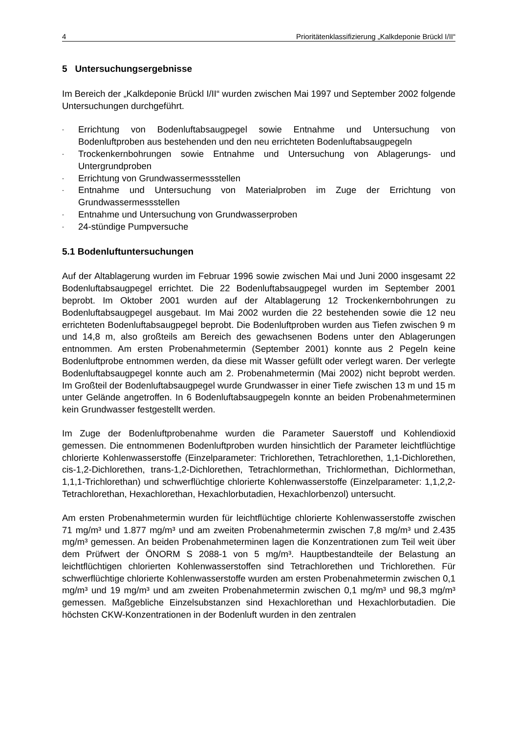4 Prioritätenklassifizierung „Kalkdeponie Brückl I/II“
5 Untersuchungsergebnisse
Im Bereich der „Kalkdeponie Brückl I/II“ wurden zwischen Mai 1997 und September 2002 folgende Untersuchungen durchgeführt.
- Errichtung von Bodenluftabsaugpegel sowie Entnahme und Untersuchung von Bodenluftproben aus bestehenden und den neu errichteten Bodenluftabsaugpegeln
- Trockenkernbohrungen sowie Entnahme und Untersuchung von Ablagerungs- und Untergrundproben
- Errichtung von Grundwassermessstellen
- Entnahme und Untersuchung von Materialproben im Zuge der Errichtung von Grundwassermessstellen
- Entnahme und Untersuchung von Grundwasserproben
- 24-stündige Pumpversuche
5.1 Bodenluftuntersuchungen
Auf der Altablagerung wurden im Februar 1996 sowie zwischen Mai und Juni 2000 insgesamt 22 Bodenluftabsaugpegel errichtet. Die 22 Bodenluftabsaugpegel wurden im September 2001 beprobt. Im Oktober 2001 wurden auf der Altablagerung 12 Trockenkernbohrungen zu Bodenluftabsaugpegel ausgebaut. Im Mai 2002 wurden die 22 bestehenden sowie die 12 neu errichteten Bodenluftabsaugpegel beprobt. Die Bodenluftproben wurden aus Tiefen zwischen 9 m und 14,8 m, also großteils am Bereich des gewachsenen Bodens unter den Ablagerungen entnommen. Am ersten Probenahmetermin (September 2001) konnte aus 2 Pegeln keine Bodenluftprobe entnommen werden, da diese mit Wasser gefüllt oder verlegt waren. Der verlegte Bodenluftabsaugpegel konnte auch am 2. Probenahmetermin (Mai 2002) nicht beprobt werden. Im Großteil der Bodenluftabsaugpegel wurde Grundwasser in einer Tiefe zwischen 13 m und 15 m unter Gelände angetroffen. In 6 Bodenluftabsaugpegeln konnte an beiden Probenahmeterminen kein Grundwasser festgestellt werden.
Im Zuge der Bodenluftprobenahme wurden die Parameter Sauerstoff und Kohlendioxid gemessen. Die entnommenen Bodenluftproben wurden hinsichtlich der Parameter leichtflüchtige chlorierte Kohlenwasserstoffe (Einzelparameter: Trichlorethen, Tetrachlorethen, 1,1-Dichlorethen, cis-1,2-Dichlorethen, trans-1,2-Dichlorethen, Tetrachlormethan, Trichlormethan, Dichlormethan, 1,1,1-Trichlorethan) und schwerflüchtige chlorierte Kohlenwasserstoffe (Einzelparameter: 1,1,2,2-Tetrachlorethan, Hexachlorethan, Hexachlorbutadien, Hexachlorbenzol) untersucht.
Am ersten Probenahmetermin wurden für leichtflüchtige chlorierte Kohlenwasserstoffe zwischen 71 mg/m³ und 1.877 mg/m³ und am zweiten Probenahmetermin zwischen 7,8 mg/m³ und 2.435 mg/m³ gemessen. An beiden Probenahmeterminen lagen die Konzentrationen zum Teil weit über dem Prüfwert der ÖNORM S 2088-1 von 5 mg/m³. Hauptbestandteile der Belastung an leichtflüchtigen chlorierten Kohlenwasserstoffen sind Tetrachlorethen und Trichlorethen. Für schwerflüchtige chlorierte Kohlenwasserstoffe wurden am ersten Probenahmetermin zwischen 0,1 mg/m³ und 19 mg/m³ und am zweiten Probenahmetermin zwischen 0,1 mg/m³ und 98,3 mg/m³ gemessen. Maßgebliche Einzelsubstanzen sind Hexachlorethan und Hexachlorbutadien. Die höchsten CKW-Konzentrationen in der Bodenluft wurden in den zentralen